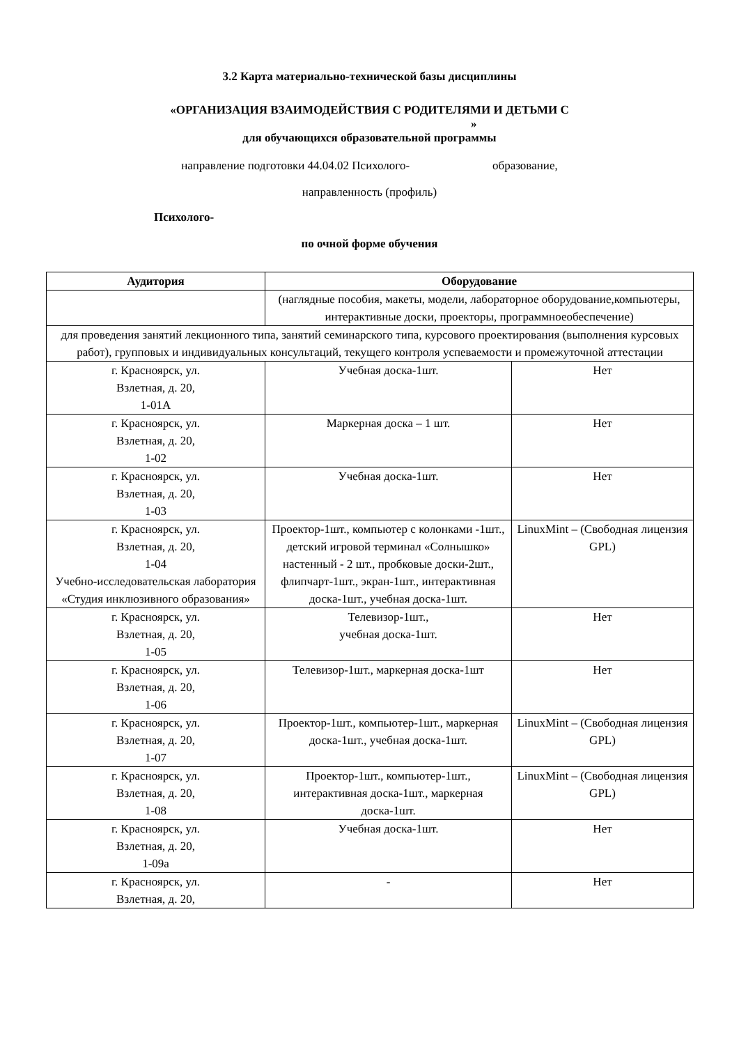3.2 Карта материально-технической базы дисциплины
«ОРГАНИЗАЦИЯ ВЗАИМОДЕЙСТВИЯ С РОДИТЕЛЯМИ И ДЕТЬМИ С
»
для обучающихся образовательной программы
направление подготовки 44.04.02 Психолого- образование,
направленность (профиль)
Психолого-
по очной форме обучения
| Аудитория | Оборудование | |
| --- | --- | --- |
| | (наглядные пособия, макеты, модели, лабораторное оборудование,компьютеры, интерактивные доски, проекторы, программноеобеспечение) | |
| для проведения занятий лекционного типа, занятий семинарского типа, курсового проектирования (выполнения курсовых работ), групповых и индивидуальных консультаций, текущего контроля успеваемости и промежуточной аттестации | | |
| г. Красноярск, ул. Взлетная, д. 20, 1-01А | Учебная доска-1шт. | Нет |
| г. Красноярск, ул. Взлетная, д. 20, 1-02 | Маркерная доска – 1 шт. | Нет |
| г. Красноярск, ул. Взлетная, д. 20, 1-03 | Учебная доска-1шт. | Нет |
| г. Красноярск, ул. Взлетная, д. 20, 1-04 Учебно-исследовательская лаборатория «Студия инклюзивного образования» | Проектор-1шт., компьютер с колонками -1шт., детский игровой терминал «Солнышко» настенный - 2 шт., пробковые доски-2шт., флипчарт-1шт., экран-1шт., интерактивная доска-1шт., учебная доска-1шт. | LinuxMint – (Свободная лицензия GPL) |
| г. Красноярск, ул. Взлетная, д. 20, 1-05 | Телевизор-1шт., учебная доска-1шт. | Нет |
| г. Красноярск, ул. Взлетная, д. 20, 1-06 | Телевизор-1шт., маркерная доска-1шт | Нет |
| г. Красноярск, ул. Взлетная, д. 20, 1-07 | Проектор-1шт., компьютер-1шт., маркерная доска-1шт., учебная доска-1шт. | LinuxMint – (Свободная лицензия GPL) |
| г. Красноярск, ул. Взлетная, д. 20, 1-08 | Проектор-1шт., компьютер-1шт., интерактивная доска-1шт., маркерная доска-1шт. | LinuxMint – (Свободная лицензия GPL) |
| г. Красноярск, ул. Взлетная, д. 20, 1-09а | Учебная доска-1шт. | Нет |
| г. Красноярск, ул. Взлетная, д. 20, | - | Нет |